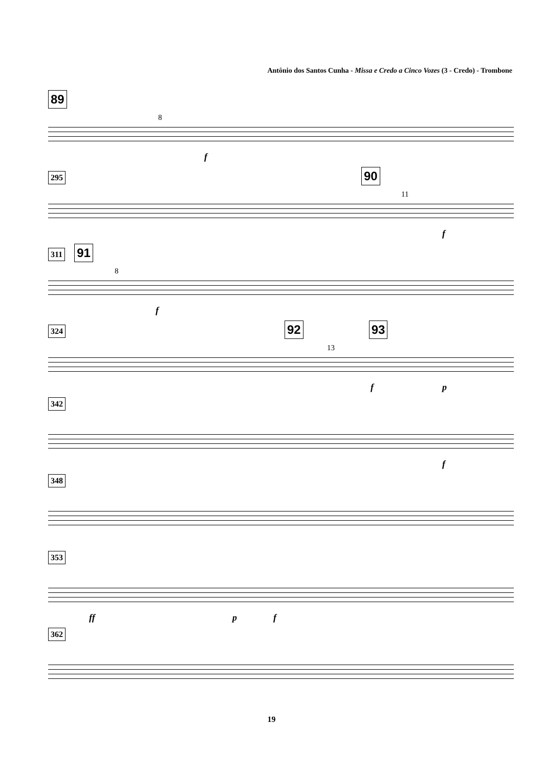Antônio dos Santos Cunha - Missa e Credo a Cinco Vozes (3 - Credo) - Trombone
89
8
f
295 90
11
f
311 91
8
f
324 92 93
13
f p
342
f
348
353
ff p f
362
19